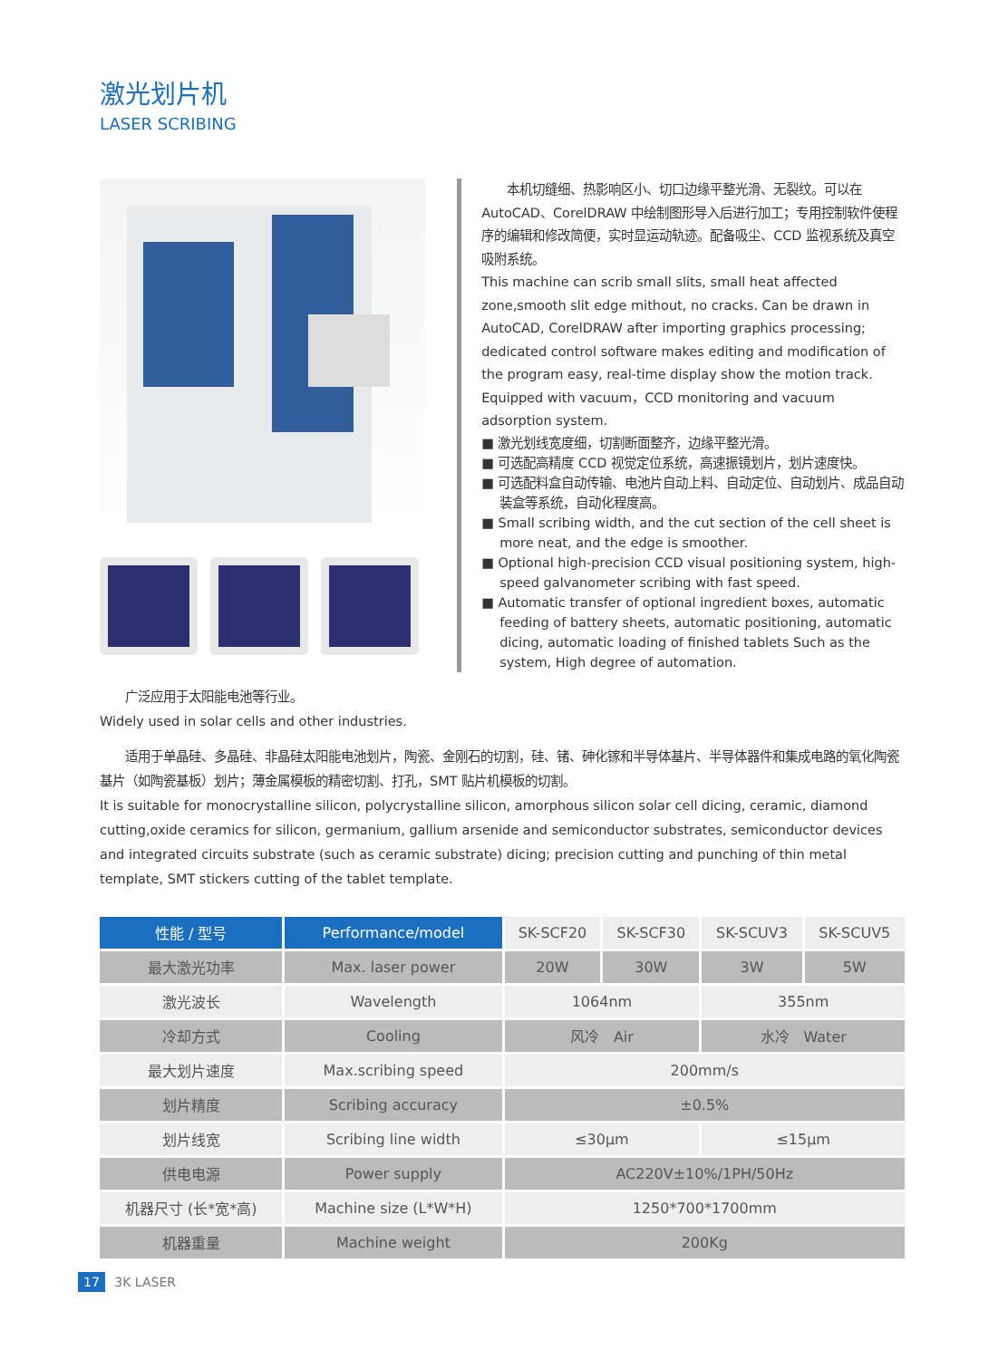激光划片机
LASER SCRIBING
　　本机切缝细、热影响区小、切口边缘平整光滑、无裂纹。可以在 AutoCAD、CorelDRAW 中绘制图形导入后进行加工；专用控制软件使程序的编辑和修改简便，实时显运动轨迹。配备吸尘、CCD 监视系统及真空吸附系统。
This machine can scrib small slits, small heat affected zone,smooth slit edge mithout, no cracks. Can be drawn in AutoCAD, CorelDRAW after importing graphics processing; dedicated control software makes editing and modification of the program easy, real-time display show the motion track. Equipped with vacuum，CCD monitoring and vacuum adsorption system.
■ 激光划线宽度细，切割断面整齐，边缘平整光滑。
■ 可选配高精度 CCD 视觉定位系统，高速振镜划片，划片速度快。
■ 可选配料盒自动传输、电池片自动上料、自动定位、自动划片、成品自动装盒等系统，自动化程度高。
■ Small scribing width, and the cut section of the cell sheet is more neat, and the edge is smoother.
■ Optional high-precision CCD visual positioning system, high-speed galvanometer scribing with fast speed.
■ Automatic transfer of optional ingredient boxes, automatic feeding of battery sheets, automatic positioning, automatic dicing, automatic loading of finished tablets Such as the system, High degree of automation.
　　广泛应用于太阳能电池等行业。
Widely used in solar cells and other industries.
　　适用于单晶硅、多晶硅、非晶硅太阳能电池划片，陶瓷、金刚石的切割，硅、锗、砷化镓和半导体基片、半导体器件和集成电路的氧化陶瓷基片（如陶瓷基板）划片；薄金属模板的精密切割、打孔，SMT 贴片机模板的切割。
It is suitable for monocrystalline silicon, polycrystalline silicon, amorphous silicon solar cell dicing, ceramic, diamond cutting,oxide ceramics for silicon, germanium, gallium arsenide and semiconductor substrates, semiconductor devices and integrated circuits substrate (such as ceramic substrate) dicing; precision cutting and punching of thin metal template, SMT stickers cutting of the tablet template.
| 性能 / 型号 | Performance/model | SK-SCF20 | SK-SCF30 | SK-SCUV3 | SK-SCUV5 |
| --- | --- | --- | --- | --- | --- |
| 最大激光功率 | Max. laser power | 20W | 30W | 3W | 5W |
| 激光波长 | Wavelength | 1064nm | | 355nm | |
| 冷却方式 | Cooling | 风冷 Air | | 水冷 Water | |
| 最大划片速度 | Max.scribing speed | 200mm/s | | | |
| 划片精度 | Scribing accuracy | ±0.5% | | | |
| 划片线宽 | Scribing line width | ≤30μm | | ≤15μm | |
| 供电电源 | Power supply | AC220V±10%/1PH/50Hz | | | |
| 机器尺寸 (长*宽*高) | Machine size (L*W*H) | 1250*700*1700mm | | | |
| 机器重量 | Machine weight | 200Kg | | | |
17 3K LASER